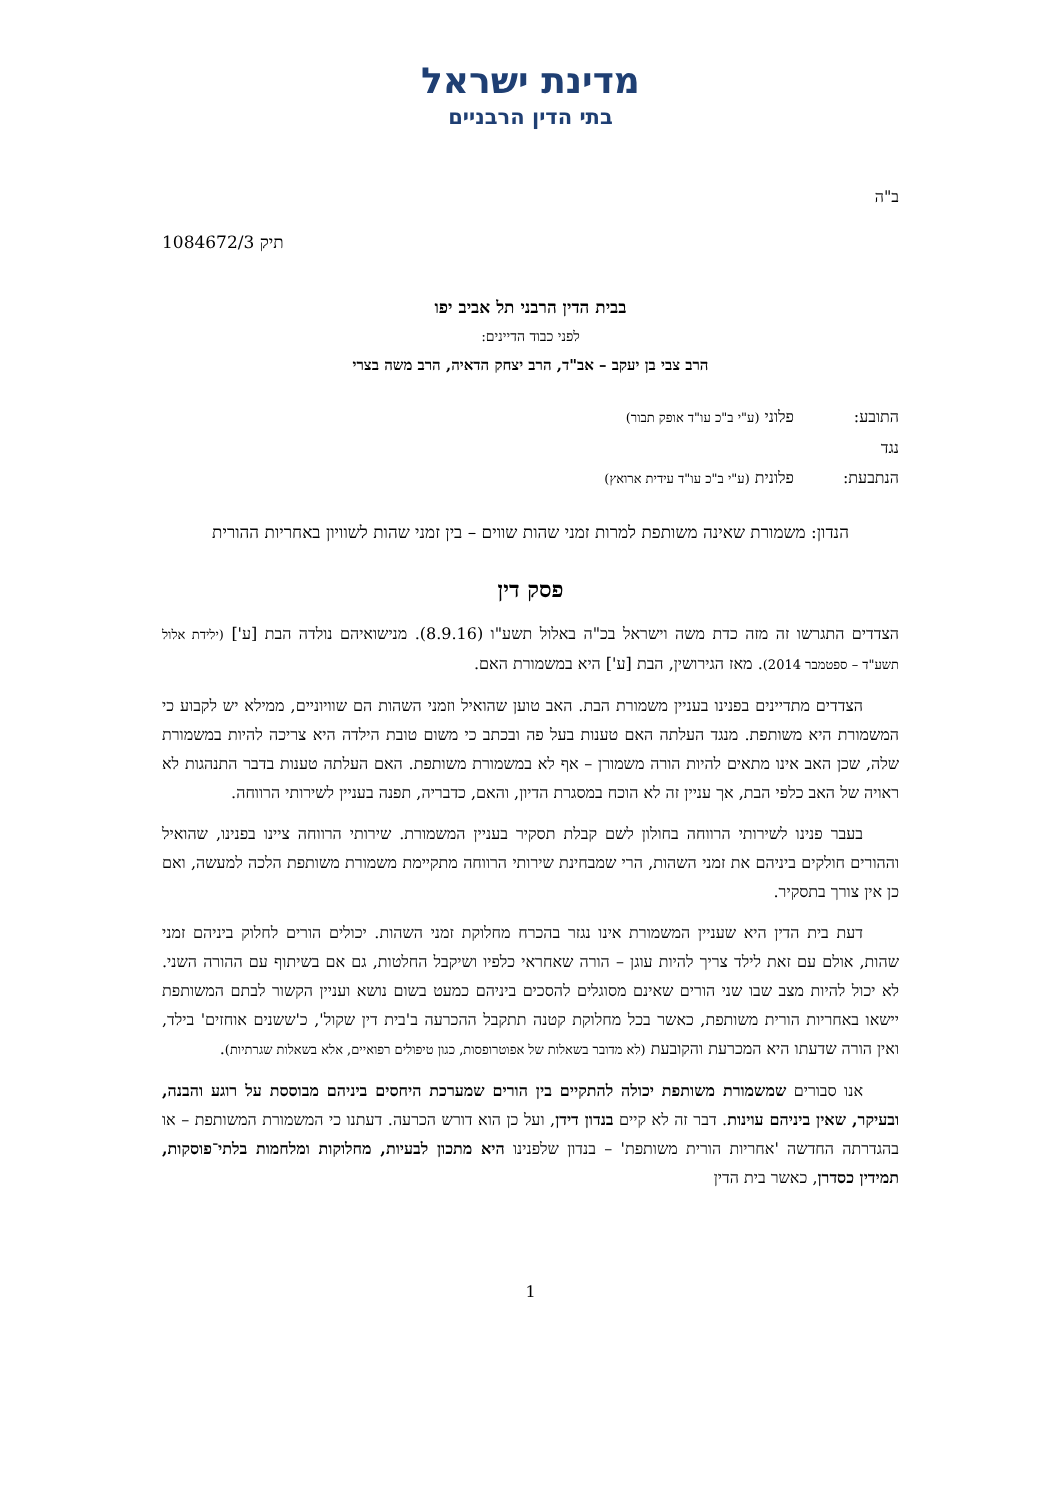מדינת ישראל
בתי הדין הרבניים
ב"ה
תיק 1084672/3
בבית הדין הרבני תל אביב יפו
לפני כבוד הדיינים:
הרב צבי בן יעקב – אב"ד, הרב יצחק הדאיה, הרב משה בצרי
התובע: פלוני (ע"י ב"כ עו"ד אופק תבור)
נגד
הנתבעת: פלונית (ע"י ב"כ עו"ד עידית ארואץ)
הנדון: משמורת שאינה משותפת למרות זמני שהות שווים – בין זמני שהות לשוויון באחריות ההורית
פסק דין
הצדדים התגרשו זה מזה כדת משה וישראל בכ"ה באלול תשע"ו (8.9.16). מנישואיהם נולדה הבת [ע'] (ילידת אלול תשע"ד – ספטמבר 2014). מאז הגירושין, הבת [ע'] היא במשמורת האם.
הצדדים מתדיינים בפנינו בעניין משמורת הבת. האב טוען שהואיל וזמני השהות הם שוויוניים, ממילא יש לקבוע כי המשמורת היא משותפת. מנגד העלתה האם טענות בעל פה ובכתב כי משום טובת הילדה היא צריכה להיות במשמורת שלה, שכן האב אינו מתאים להיות הורה משמורן – אף לא במשמורת משותפת. האם העלתה טענות בדבר התנהגות לא ראויה של האב כלפי הבת, אך עניין זה לא הוכח במסגרת הדיון, והאם, כדבריה, תפנה בעניין לשירותי הרווחה.
בעבר פנינו לשירותי הרווחה בחולון לשם קבלת תסקיר בעניין המשמורת. שירותי הרווחה ציינו בפנינו, שהואיל וההורים חולקים ביניהם את זמני השהות, הרי שמבחינת שירותי הרווחה מתקיימת משמורת משותפת הלכה למעשה, ואם כן אין צורך בתסקיר.
דעת בית הדין היא שעניין המשמורת אינו נגזר בהכרח מחלוקת זמני השהות. יכולים הורים לחלוק ביניהם זמני שהות, אולם עם זאת לילד צריך להיות עוגן – הורה שאחראי כלפיו ושיקבל החלטות, גם אם בשיתוף עם ההורה השני. לא יכול להיות מצב שבו שני הורים שאינם מסוגלים להסכים ביניהם כמעט בשום נושא ועניין הקשור לבתם המשותפת יישאו באחריות הורית משותפת, כאשר בכל מחלוקת קטנה תתקבל ההכרעה ב'בית דין שקול', כ'ששנים אוחזים' בילד, ואין הורה שדעתו היא המכרעת והקובעת (לא מדובר בשאלות של אפוטרופסות, כגון טיפולים רפואיים, אלא בשאלות שגרתיות).
אנו סבורים שמשמורת משותפת יכולה להתקיים בין הורים שמערכת היחסים ביניהם מבוססת על רוגע והבנה, ובעיקר, שאין ביניהם עוינות. דבר זה לא קיים בנדון דידן, ועל כן הוא דורש הכרעה. דעתנו כי המשמורת המשותפת – או בהגדרתה החדשה 'אחריות הורית משותפת' – בנדון שלפנינו היא מתכון לבעיות, מחלוקות ומלחמות בלתי־פוסקות, תמידין כסדרן, כאשר בית הדין
1